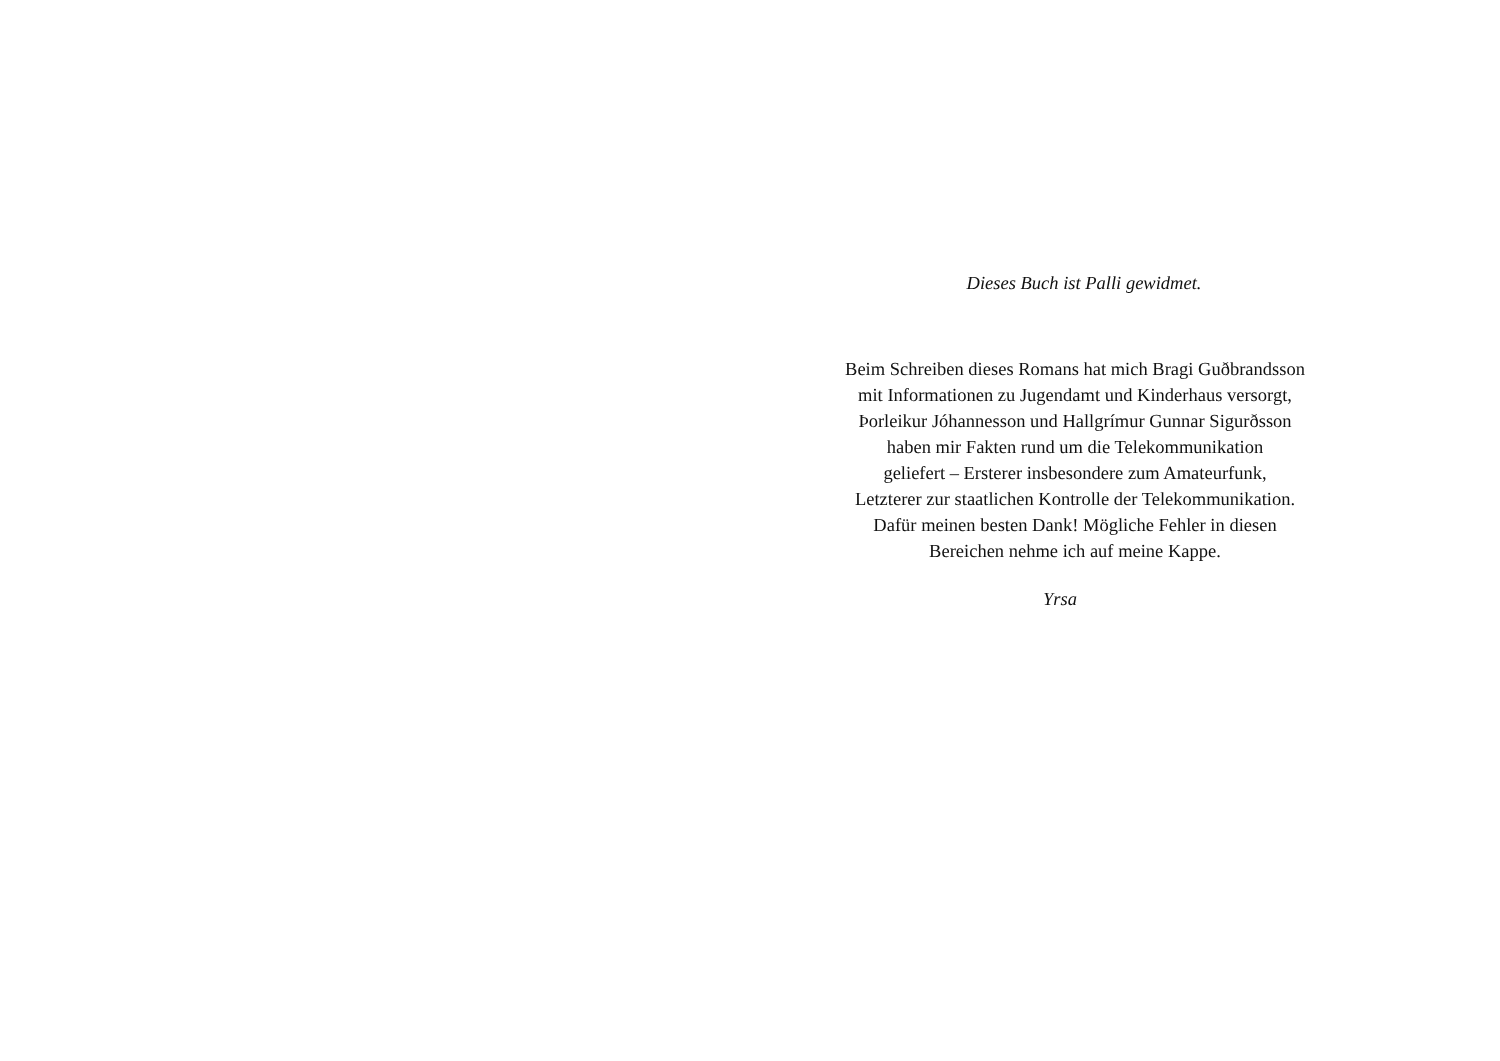Dieses Buch ist Palli gewidmet.
Beim Schreiben dieses Romans hat mich Bragi Guðbrandsson
mit Informationen zu Jugendamt und Kinderhaus versorgt,
Þorleikur Jóhannesson und Hallgrímur Gunnar Sigurðsson
haben mir Fakten rund um die Telekommunikation
geliefert – Ersterer insbesondere zum Amateurfunk,
Letzterer zur staatlichen Kontrolle der Telekommunikation.
Dafür meinen besten Dank! Mögliche Fehler in diesen
Bereichen nehme ich auf meine Kappe.
Yrsa